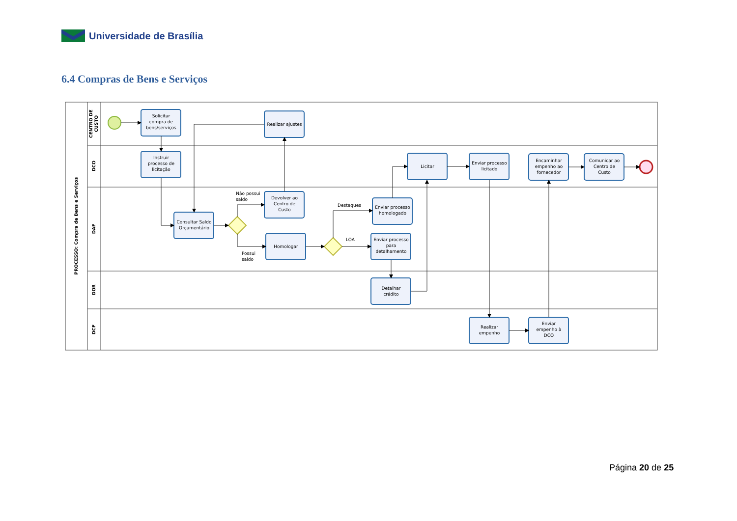Universidade de Brasília
6.4 Compras de Bens e Serviços
PROCESSO: Compra de Bens e Serviços
CENTRO DE
CUSTO
DCO
DAF
DOR
DCF
Solicitar
compra de
bens/serviços
Instruir
processo de
licitação
Realizar ajustes
Consultar Saldo
Orçamentário
Devolver ao
Centro de
Custo
Homologar
Licitar
Enviar processo
licitado
Encaminhar
empenho ao
fornecedor
Comunicar ao
Centro de
Custo
Enviar processo
homologado
Enviar processo
para
detalhamento
Detalhar
crédito
Realizar
empenho
Enviar
empenho à
DCO
Não possui
saldo
Possui
saldo
Destaques
LOA
Página 20 de 25